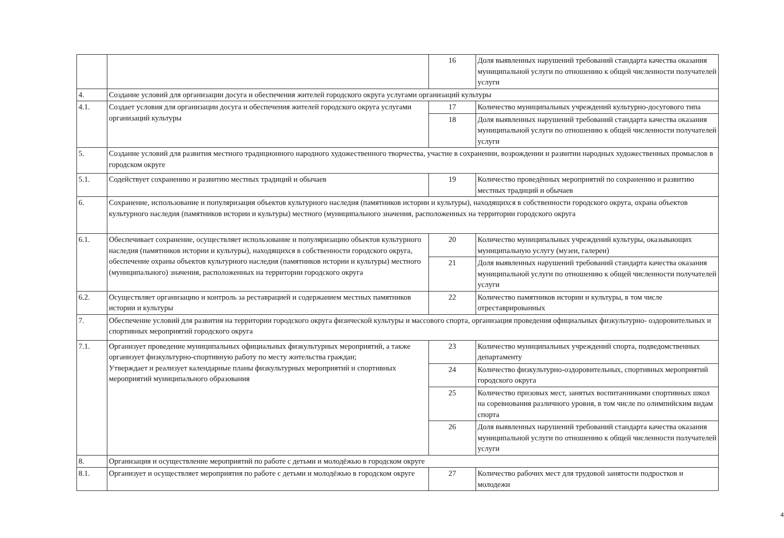| | | 16 | Доля выявленных нарушений требований стандарта качества оказания муниципальной услуги по отношению к общей численности получателей услуги |
| 4. | Создание условий для организации досуга и обеспечения жителей городского округа услугами организаций культуры | | |
| 4.1. | Создает условия для организации досуга и обеспечения жителей городского округа услугами организаций культуры | 17 | Количество муниципальных учреждений культурно-досугового типа |
| | | 18 | Доля выявленных нарушений требований стандарта качества оказания муниципальной услуги по отношению к общей численности получателей услуги |
| 5. | Создание условий для развития местного традиционного народного художественного творчества, участие в сохранении, возрождении и развитии народных художественных промыслов в городском округе | | |
| 5.1. | Содействует сохранению и развитию местных традиций и обычаев | 19 | Количество проведённых мероприятий по сохранению и развитию местных традиций и обычаев |
| 6. | Сохранение, использование и популяризация объектов культурного наследия (памятников истории и культуры), находящихся в собственности городского округа, охрана объектов культурного наследия (памятников истории и культуры) местного (муниципального значения, расположенных на территории городского округа | | |
| 6.1. | Обеспечивает сохранение, осуществляет использование и популяризацию объектов культурного наследия (памятников истории и культуры), находящихся в собственности городского округа, обеспечение охраны объектов культурного наследия (памятников истории и культуры) местного (муниципального) значения, расположенных на территории городского округа | 20 | Количество муниципальных учреждений культуры, оказывающих муниципальную услугу (музеи, галереи) |
| | | 21 | Доля выявленных нарушений требований стандарта качества оказания муниципальной услуги по отношению к общей численности получателей услуги |
| 6.2. | Осуществляет организацию и контроль за реставрацией и содержанием местных памятников истории и культуры | 22 | Количество памятников истории и культуры, в том числе отреставрированных |
| 7. | Обеспечение условий для развития на территории городского округа физической культуры и массового спорта, организация проведения официальных физкультурно- оздоровительных и спортивных мероприятий городского округа | | |
| 7.1. | Организует проведение муниципальных официальных физкультурных мероприятий, а также организует физкультурно-спортивную работу по месту жительства граждан; Утверждает и реализует календарные планы физкультурных мероприятий и спортивных мероприятий муниципального образования | 23 | Количество муниципальных учреждений спорта, подведомственных департаменту |
| | | 24 | Количество физкультурно-оздоровительных, спортивных мероприятий городского округа |
| | | 25 | Количество призовых мест, занятых воспитанниками спортивных школ на соревнования различного уровня, в том числе по олимпийским видам спорта |
| | | 26 | Доля выявленных нарушений требований стандарта качества оказания муниципальной услуги по отношению к общей численности получателей услуги |
| 8. | Организация и осуществление мероприятий по работе с детьми и молодёжью в городском округе | | |
| 8.1. | Организует и осуществляет мероприятия по работе с детьми и молодёжью в городском округе | 27 | Количество рабочих мест для трудовой занятости подростков и молодежи |
4